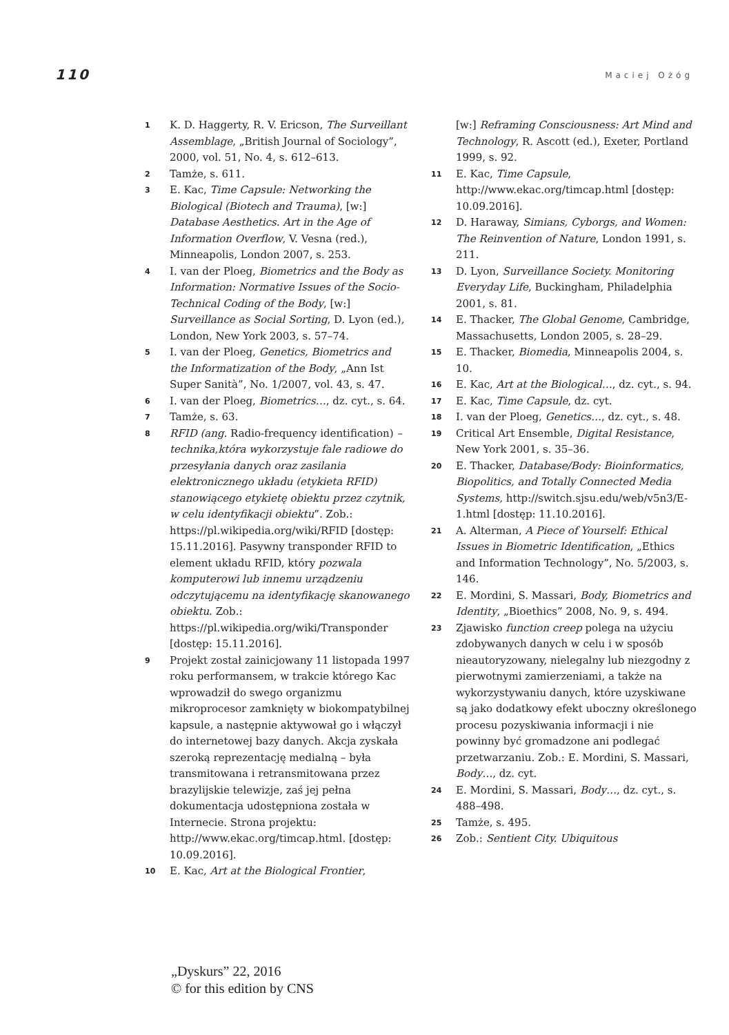110 Maciej Ożóg
1 K. D. Haggerty, R. V. Ericson, The Surveillant Assemblage, „British Journal of Sociology”, 2000, vol. 51, No. 4, s. 612–613.
2 Tamże, s. 611.
3 E. Kac, Time Capsule: Networking the Biological (Biotech and Trauma), [w:] Database Aesthetics. Art in the Age of Information Overflow, V. Vesna (red.), Minneapolis, London 2007, s. 253.
4 I. van der Ploeg, Biometrics and the Body as Information: Normative Issues of the Socio-Technical Coding of the Body, [w:] Surveillance as Social Sorting, D. Lyon (ed.), London, New York 2003, s. 57–74.
5 I. van der Ploeg, Genetics, Biometrics and the Informatization of the Body, „Ann Ist Super Sanità”, No. 1/2007, vol. 43, s. 47.
6 I. van der Ploeg, Biometrics…, dz. cyt., s. 64.
7 Tamże, s. 63.
8 RFID (ang. Radio-frequency identification) – technika,która wykorzystuje fale radiowe do przesyłania danych oraz zasilania elektronicznego układu (etykieta RFID) stanowiącego etykietę obiektu przez czytnik, w celu identyfikacji obiektu”. Zob.: https://pl.wikipedia.org/wiki/RFID [dostęp: 15.11.2016]. Pasywny transponder RFID to element układu RFID, który pozwala komputerowi lub innemu urządzeniu odczytującemu na identyfikację skanowanego obiektu. Zob.: https://pl.wikipedia.org/wiki/Transponder [dostęp: 15.11.2016].
9 Projekt został zainicjowany 11 listopada 1997 roku performansem, w trakcie którego Kac wprowadził do swego organizmu mikroprocesor zamknięty w biokompatybilnej kapsule, a następnie aktywował go i włączył do internetowej bazy danych. Akcja zyskała szeroką reprezentację medialną – była transmitowana i retransmitowana przez brazylijskie telewizje, zaś jej pełna dokumentacja udostępniona została w Internecie. Strona projektu: http://www.ekac.org/timcap.html. [dostęp: 10.09.2016].
10 E. Kac, Art at the Biological Frontier,
[w:] Reframing Consciousness: Art Mind and Technology, R. Ascott (ed.), Exeter, Portland 1999, s. 92.
11 E. Kac, Time Capsule, http://www.ekac.org/timcap.html [dostęp: 10.09.2016].
12 D. Haraway, Simians, Cyborgs, and Women: The Reinvention of Nature, London 1991, s. 211.
13 D. Lyon, Surveillance Society. Monitoring Everyday Life, Buckingham, Philadelphia 2001, s. 81.
14 E. Thacker, The Global Genome, Cambridge, Massachusetts, London 2005, s. 28–29.
15 E. Thacker, Biomedia, Minneapolis 2004, s. 10.
16 E. Kac, Art at the Biological…, dz. cyt., s. 94.
17 E. Kac, Time Capsule, dz. cyt.
18 I. van der Ploeg, Genetics…, dz. cyt., s. 48.
19 Critical Art Ensemble, Digital Resistance, New York 2001, s. 35–36.
20 E. Thacker, Database/Body: Bioinformatics, Biopolitics, and Totally Connected Media Systems, http://switch.sjsu.edu/web/v5n3/E-1.html [dostęp: 11.10.2016].
21 A. Alterman, A Piece of Yourself: Ethical Issues in Biometric Identification, „Ethics and Information Technology”, No. 5/2003, s. 146.
22 E. Mordini, S. Massari, Body, Biometrics and Identity, „Bioethics” 2008, No. 9, s. 494.
23 Zjawisko function creep polega na użyciu zdobywanych danych w celu i w sposób nieautoryzowany, nielegalny lub niezgodny z pierwotnymi zamierzeniami, a także na wykorzystywaniu danych, które uzyskiwane są jako dodatkowy efekt uboczny określonego procesu pozyskiwania informacji i nie powinny być gromadzone ani podlegać przetwarzaniu. Zob.: E. Mordini, S. Massari, Body…, dz. cyt.
24 E. Mordini, S. Massari, Body…, dz. cyt., s. 488–498.
25 Tamże, s. 495.
26 Zob.: Sentient City. Ubiquitous
„Dyskurs” 22, 2016
© for this edition by CNS